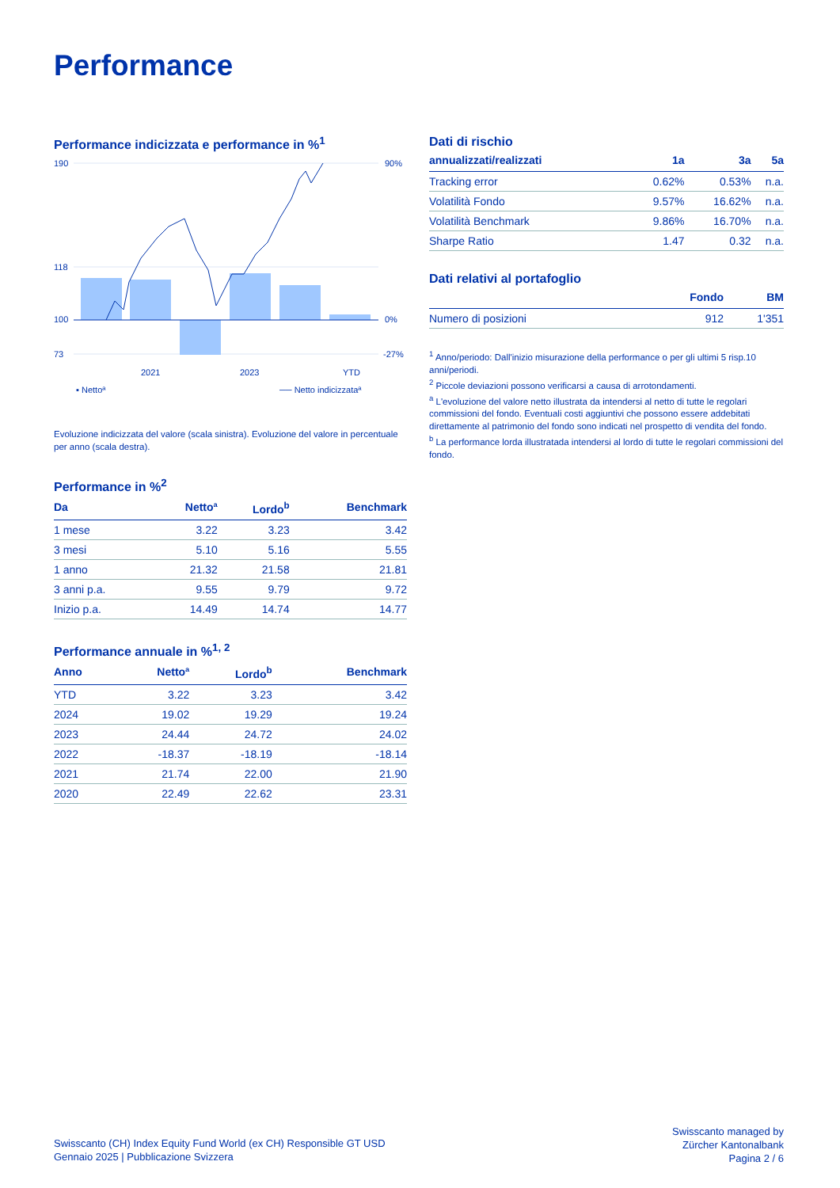Performance
Performance indicizzata e performance in %<sup>1</sup>
190
118
100
73
90%
0%
-27%
2021
2023
YTD
▪ Nettoª
── Netto indicizzataª
Evoluzione indicizzata del valore (scala sinistra). Evoluzione del valore in percentuale per anno (scala destra).
Performance in %<sup>2</sup>
| Da | Nettoª | Lordo<sup>b</sup> | Benchmark |
| --- | --- | --- | --- |
| 1 mese | 3.22 | 3.23 | 3.42 |
| 3 mesi | 5.10 | 5.16 | 5.55 |
| 1 anno | 21.32 | 21.58 | 21.81 |
| 3 anni p.a. | 9.55 | 9.79 | 9.72 |
| Inizio p.a. | 14.49 | 14.74 | 14.77 |
Performance annuale in %<sup>1, 2</sup>
| Anno | Nettoª | Lordo<sup>b</sup> | Benchmark |
| --- | --- | --- | --- |
| YTD | 3.22 | 3.23 | 3.42 |
| 2024 | 19.02 | 19.29 | 19.24 |
| 2023 | 24.44 | 24.72 | 24.02 |
| 2022 | -18.37 | -18.19 | -18.14 |
| 2021 | 21.74 | 22.00 | 21.90 |
| 2020 | 22.49 | 22.62 | 23.31 |
Dati di rischio
| annualizzati/realizzati | 1a | 3a | 5a |
| --- | --- | --- | --- |
| Tracking error | 0.62% | 0.53% | n.a. |
| Volatilità Fondo | 9.57% | 16.62% | n.a. |
| Volatilità Benchmark | 9.86% | 16.70% | n.a. |
| Sharpe Ratio | 1.47 | 0.32 | n.a. |
Dati relativi al portafoglio
| | Fondo | BM |
| --- | --- | --- |
| Numero di posizioni | 912 | 1'351 |
<sup>1</sup> Anno/periodo: Dall'inizio misurazione della performance o per gli ultimi 5 risp.10 anni/periodi.
<sup>2</sup> Piccole deviazioni possono verificarsi a causa di arrotondamenti.
<sup>a</sup> L'evoluzione del valore netto illustrata da intendersi al netto di tutte le regolari commissioni del fondo. Eventuali costi aggiuntivi che possono essere addebitati direttamente al patrimonio del fondo sono indicati nel prospetto di vendita del fondo.
<sup>b</sup> La performance lorda illustratada intendersi al lordo di tutte le regolari commissioni del fondo.
Swisscanto (CH) Index Equity Fund World (ex CH) Responsible GT USD
Gennaio 2025 | Pubblicazione Svizzera
Swisscanto managed by
Zürcher Kantonalbank
Pagina 2 / 6